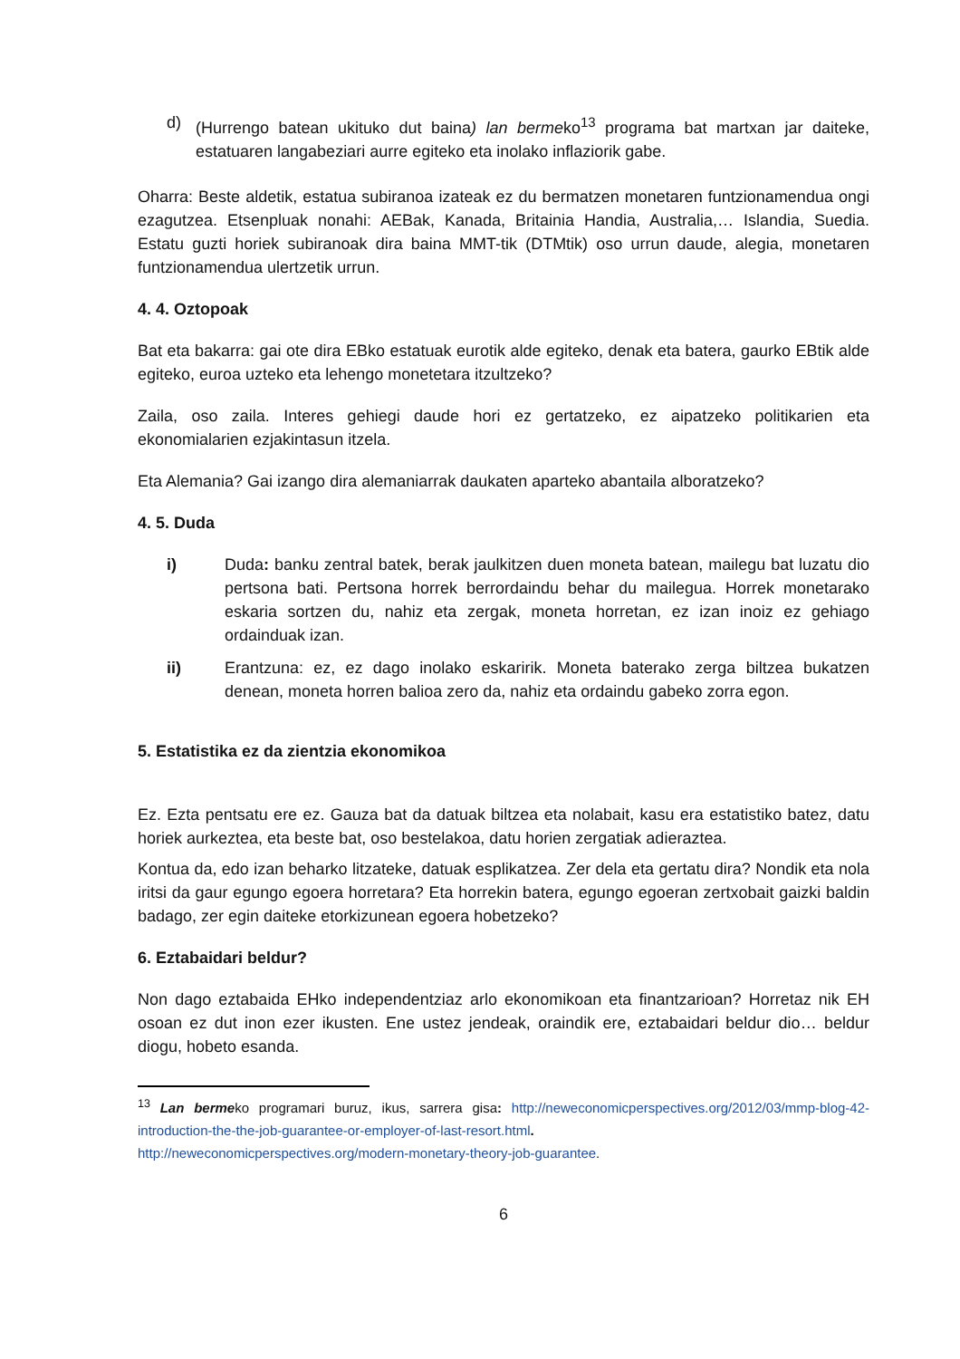d) (Hurrengo batean ukituko dut baina) lan bermeko<sup>13</sup> programa bat martxan jar daiteke, estatuaren langabeziari aurre egiteko eta inolako inflaziorik gabe.
Oharra: Beste aldetik, estatua subiranoa izateak ez du bermatzen monetaren funtzionamendua ongi ezagutzea. Etsenpluak nonahi: AEBak, Kanada, Britainia Handia, Australia,… Islandia, Suedia. Estatu guzti horiek subiranoak dira baina MMT-tik (DTMtik) oso urrun daude, alegia, monetaren funtzionamendua ulertzetik urrun.
4. 4. Oztopoak
Bat eta bakarra: gai ote dira EBko estatuak eurotik alde egiteko, denak eta batera, gaurko EBtik alde egiteko, euroa uzteko eta lehengo monetetara itzultzeko?
Zaila, oso zaila. Interes gehiegi daude hori ez gertatzeko, ez aipatzeko politikarien eta ekonomialarien ezjakintasun itzela.
Eta Alemania? Gai izango dira alemaniarrak daukaten aparteko abantaila alboratzeko?
4. 5. Duda
i) Duda: banku zentral batek, berak jaulkitzen duen moneta batean, mailegu bat luzatu dio pertsona bati. Pertsona horrek berrordaindu behar du mailegua. Horrek monetarako eskaria sortzen du, nahiz eta zergak, moneta horretan, ez izan inoiz ez gehiago ordainduak izan.
ii) Erantzuna: ez, ez dago inolako eskaririk. Moneta baterako zerga biltzea bukatzen denean, moneta horren balioa zero da, nahiz eta ordaindu gabeko zorra egon.
5. Estatistika ez da zientzia ekonomikoa
Ez. Ezta pentsatu ere ez. Gauza bat da datuak biltzea eta nolabait, kasu era estatistiko batez, datu horiek aurkeztea, eta beste bat, oso bestelakoa, datu horien zergatiak adieraztea.
Kontua da, edo izan beharko litzateke, datuak esplikatzea. Zer dela eta gertatu dira? Nondik eta nola iritsi da gaur egungo egoera horretara? Eta horrekin batera, egungo egoeran zertxobait gaizki baldin badago, zer egin daiteke etorkizunean egoera hobetzeko?
6. Eztabaidari beldur?
Non dago eztabaida EHko independentziaz arlo ekonomikoan eta finantzarioan? Horretaz nik EH osoan ez dut inon ezer ikusten. Ene ustez jendeak, oraindik ere, eztabaidari beldur dio… beldur diogu, hobeto esanda.
<sup>13</sup> Lan bermeko programari buruz, ikus, sarrera gisa: http://neweconomicperspectives.org/2012/03/mmp-blog-42-introduction-the-the-job-guarantee-or-employer-of-last-resort.html.
http://neweconomicperspectives.org/modern-monetary-theory-job-guarantee.
6